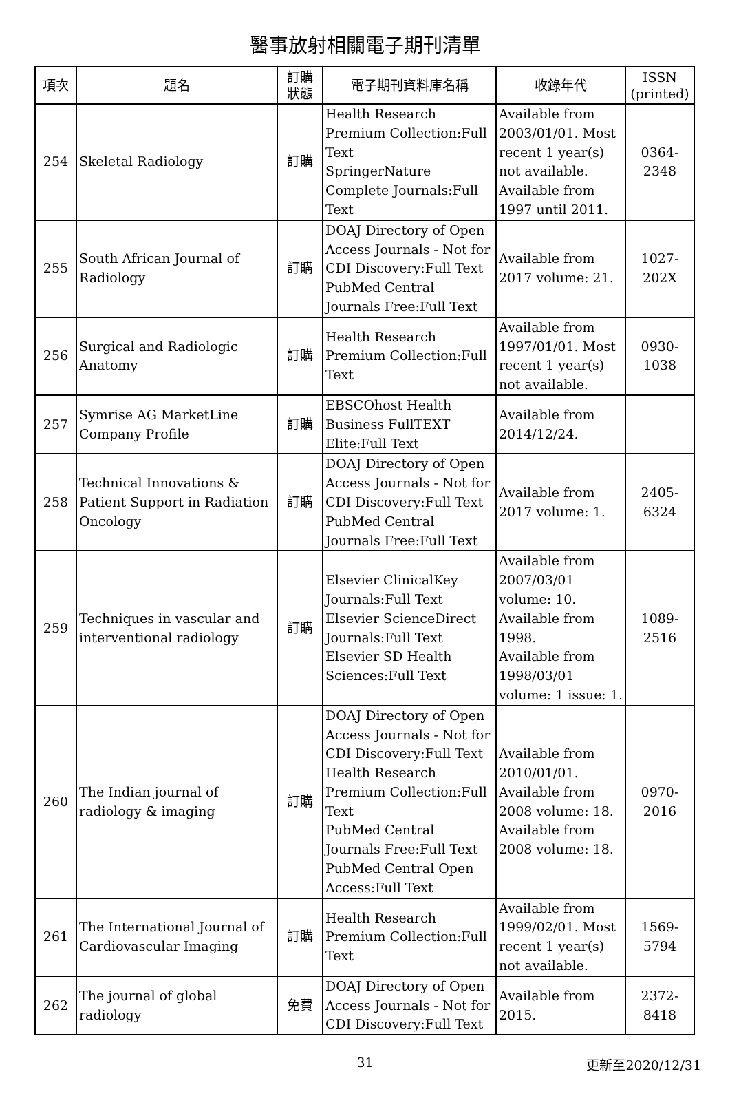醫事放射相關電子期刊清單
| 項次 | 題名 | 訂購 狀態 | 電子期刊資料庫名稱 | 收錄年代 | ISSN (printed) |
| --- | --- | --- | --- | --- | --- |
| 254 | Skeletal Radiology | 訂購 | Health Research Premium Collection:Full Text SpringerNature Complete Journals:Full Text | Available from 2003/01/01. Most recent 1 year(s) not available. Available from 1997 until 2011. | 0364-2348 |
| 255 | South African Journal of Radiology | 訂購 | DOAJ Directory of Open Access Journals - Not for CDI Discovery:Full Text PubMed Central Journals Free:Full Text | Available from 2017 volume: 21. | 1027-202X |
| 256 | Surgical and Radiologic Anatomy | 訂購 | Health Research Premium Collection:Full Text | Available from 1997/01/01. Most recent 1 year(s) not available. | 0930-1038 |
| 257 | Symrise AG MarketLine Company Profile | 訂購 | EBSCOhost Health Business FullTEXT Elite:Full Text | Available from 2014/12/24. | |
| 258 | Technical Innovations & Patient Support in Radiation Oncology | 訂購 | DOAJ Directory of Open Access Journals - Not for CDI Discovery:Full Text PubMed Central Journals Free:Full Text | Available from 2017 volume: 1. | 2405-6324 |
| 259 | Techniques in vascular and interventional radiology | 訂購 | Elsevier ClinicalKey Journals:Full Text Elsevier ScienceDirect Journals:Full Text Elsevier SD Health Sciences:Full Text | Available from 2007/03/01 volume: 10. Available from 1998. Available from 1998/03/01 volume: 1 issue: 1. | 1089-2516 |
| 260 | The Indian journal of radiology & imaging | 訂購 | DOAJ Directory of Open Access Journals - Not for CDI Discovery:Full Text Health Research Premium Collection:Full Text PubMed Central Journals Free:Full Text PubMed Central Open Access:Full Text | Available from 2010/01/01. Available from 2008 volume: 18. Available from 2008 volume: 18. | 0970-2016 |
| 261 | The International Journal of Cardiovascular Imaging | 訂購 | Health Research Premium Collection:Full Text | Available from 1999/02/01. Most recent 1 year(s) not available. | 1569-5794 |
| 262 | The journal of global radiology | 免費 | DOAJ Directory of Open Access Journals - Not for CDI Discovery:Full Text | Available from 2015. | 2372-8418 |
31
更新至2020/12/31